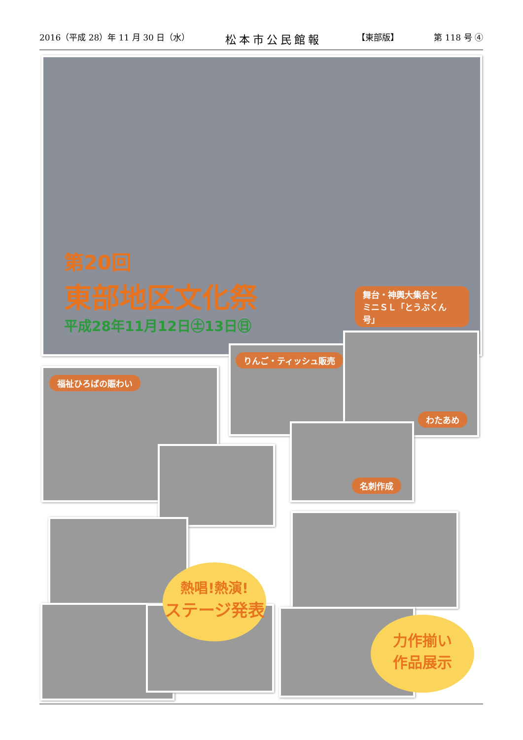2016（平成 28）年 11 月 30 日（水） 松本市公民館報 【東部版】 第 118 号 ④
第20回
東部地区文化祭
平成28年11月12日㊏13日㊐
舞台・神輿大集合と
ミニＳＬ「とうぶくん号」
福祉ひろばの賑わい
りんご・ティッシュ販売
わたあめ
名刺作成
熱唱!熱演!
ステージ発表
力作揃い
作品展示